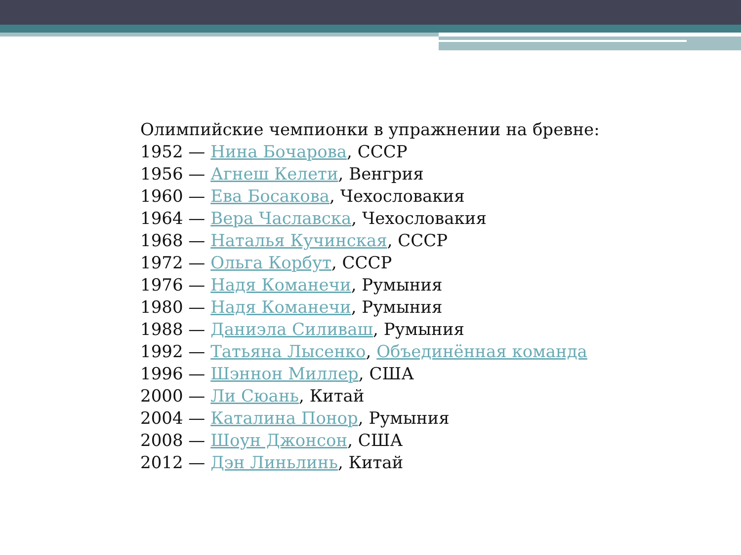Олимпийские чемпионки в упражнении на бревне:
1952 — Нина Бочарова, СССР
1956 — Агнеш Келети, Венгрия
1960 — Ева Босакова, Чехословакия
1964 — Вера Чаславска, Чехословакия
1968 — Наталья Кучинская, СССР
1972 — Ольга Корбут, СССР
1976 — Надя Команечи, Румыния
1980 — Надя Команечи, Румыния
1988 — Даниэла Силиваш, Румыния
1992 — Татьяна Лысенко, Объединённая команда
1996 — Шэннон Миллер, США
2000 — Ли Сюань, Китай
2004 — Каталина Понор, Румыния
2008 — Шоун Джонсон, США
2012 — Дэн Линьлинь, Китай